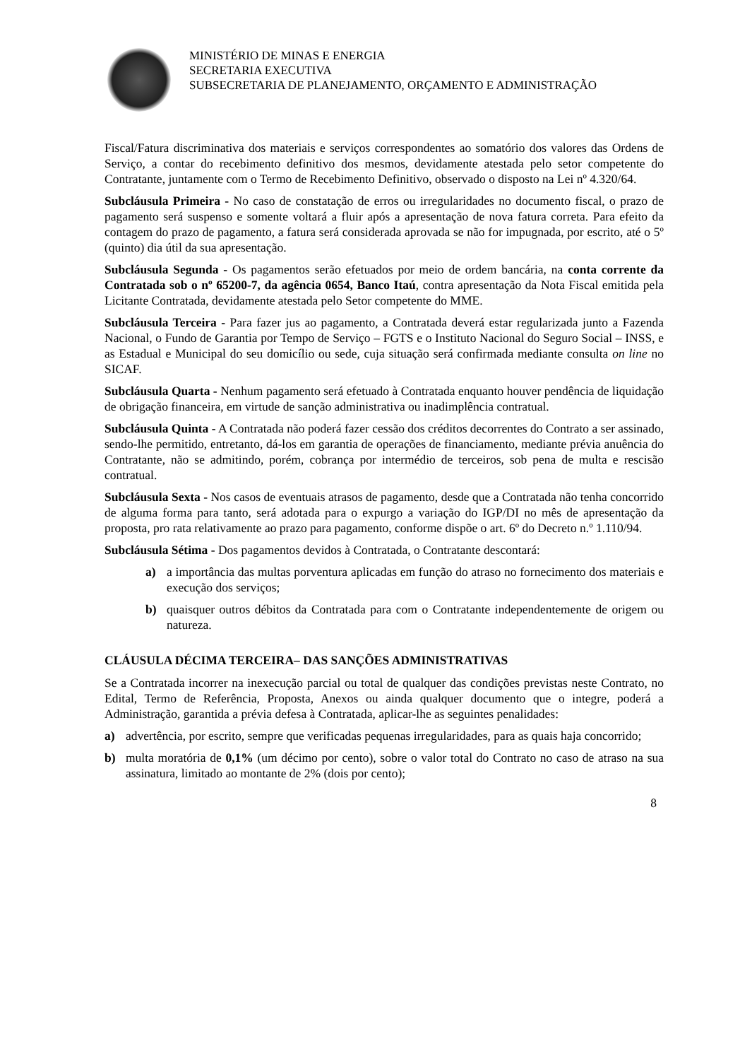MINISTÉRIO DE MINAS E ENERGIA
SECRETARIA EXECUTIVA
SUBSECRETARIA DE PLANEJAMENTO, ORÇAMENTO E ADMINISTRAÇÃO
Fiscal/Fatura discriminativa dos materiais e serviços correspondentes ao somatório dos valores das Ordens de Serviço, a contar do recebimento definitivo dos mesmos, devidamente atestada pelo setor competente do Contratante, juntamente com o Termo de Recebimento Definitivo, observado o disposto na Lei nº 4.320/64.
Subcláusula Primeira - No caso de constatação de erros ou irregularidades no documento fiscal, o prazo de pagamento será suspenso e somente voltará a fluir após a apresentação de nova fatura correta. Para efeito da contagem do prazo de pagamento, a fatura será considerada aprovada se não for impugnada, por escrito, até o 5º (quinto) dia útil da sua apresentação.
Subcláusula Segunda - Os pagamentos serão efetuados por meio de ordem bancária, na conta corrente da Contratada sob o nº 65200-7, da agência 0654, Banco Itaú, contra apresentação da Nota Fiscal emitida pela Licitante Contratada, devidamente atestada pelo Setor competente do MME.
Subcláusula Terceira - Para fazer jus ao pagamento, a Contratada deverá estar regularizada junto a Fazenda Nacional, o Fundo de Garantia por Tempo de Serviço – FGTS e o Instituto Nacional do Seguro Social – INSS, e as Estadual e Municipal do seu domicílio ou sede, cuja situação será confirmada mediante consulta on line no SICAF.
Subcláusula Quarta - Nenhum pagamento será efetuado à Contratada enquanto houver pendência de liquidação de obrigação financeira, em virtude de sanção administrativa ou inadimplência contratual.
Subcláusula Quinta - A Contratada não poderá fazer cessão dos créditos decorrentes do Contrato a ser assinado, sendo-lhe permitido, entretanto, dá-los em garantia de operações de financiamento, mediante prévia anuência do Contratante, não se admitindo, porém, cobrança por intermédio de terceiros, sob pena de multa e rescisão contratual.
Subcláusula Sexta - Nos casos de eventuais atrasos de pagamento, desde que a Contratada não tenha concorrido de alguma forma para tanto, será adotada para o expurgo a variação do IGP/DI no mês de apresentação da proposta, pro rata relativamente ao prazo para pagamento, conforme dispõe o art. 6º do Decreto n.º 1.110/94.
Subcláusula Sétima - Dos pagamentos devidos à Contratada, o Contratante descontará:
a) a importância das multas porventura aplicadas em função do atraso no fornecimento dos materiais e execução dos serviços;
b) quaisquer outros débitos da Contratada para com o Contratante independentemente de origem ou natureza.
CLÁUSULA DÉCIMA TERCEIRA– DAS SANÇÕES ADMINISTRATIVAS
Se a Contratada incorrer na inexecução parcial ou total de qualquer das condições previstas neste Contrato, no Edital, Termo de Referência, Proposta, Anexos ou ainda qualquer documento que o integre, poderá a Administração, garantida a prévia defesa à Contratada, aplicar-lhe as seguintes penalidades:
a) advertência, por escrito, sempre que verificadas pequenas irregularidades, para as quais haja concorrido;
b) multa moratória de 0,1% (um décimo por cento), sobre o valor total do Contrato no caso de atraso na sua assinatura, limitado ao montante de 2% (dois por cento);
8